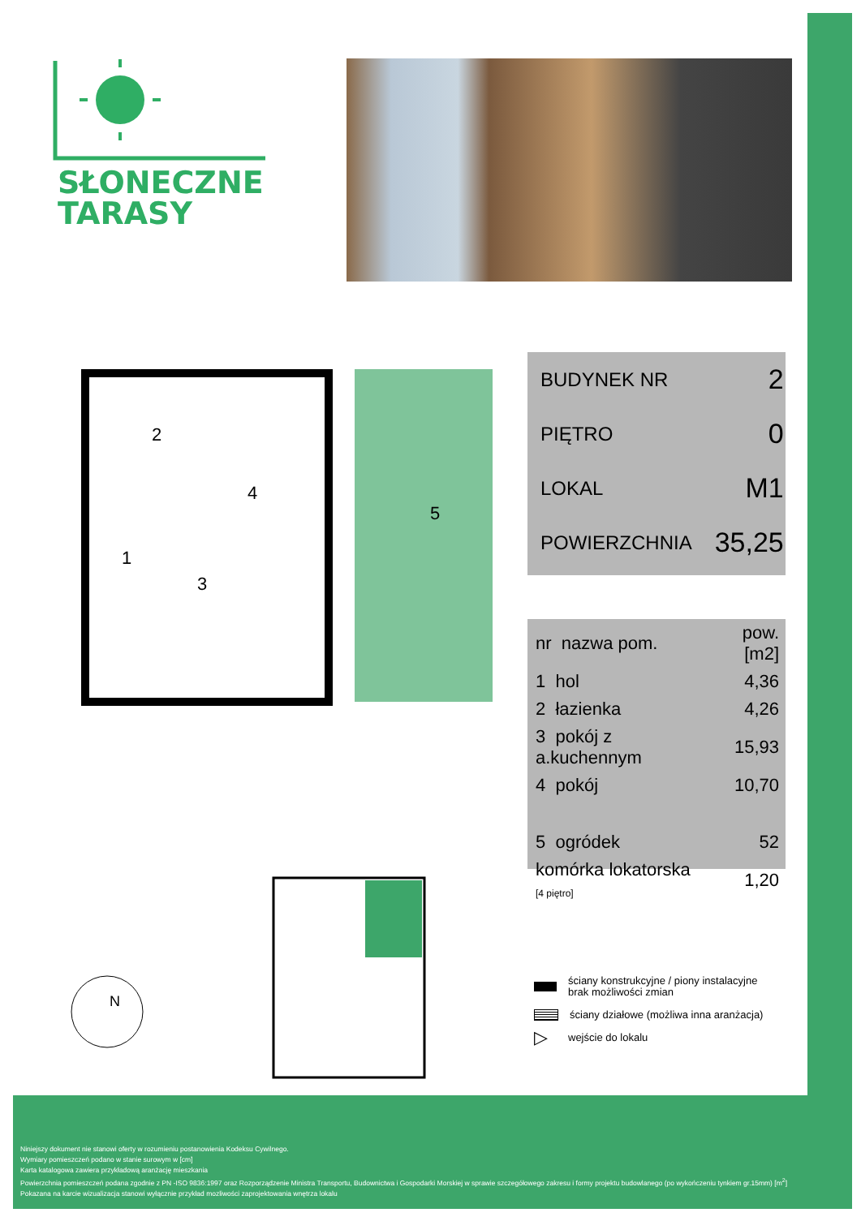SŁONECZNE
TARASY
4
2
3
1
5
| BUDYNEK NR | 2 |
| PIĘTRO | 0 |
| LOKAL | M1 |
| POWIERZCHNIA | 35,25 |
| nr nazwa pom. | pow.[m2] |
| 1 hol | 4,36 |
| 2 łazienka | 4,26 |
| 3 pokój z a.kuchennym | 15,93 |
| 4 pokój | 10,70 |
| 5 ogródek | 52 |
| komórka lokatorska [4 piętro] | 1,20 |
ściany konstrukcyjne / piony instalacyjne
brak możliwości zmian
ściany działowe (możliwa inna aranżacja)
▷ wejście do lokalu
N
Niniejszy dokument nie stanowi oferty w rozumieniu postanowienia Kodeksu Cywilnego.
Wymiary pomieszczeń podano w stanie surowym w [cm]
Karta katalogowa zawiera przykładową aranżację mieszkania
Powierzchnia pomieszczeń podana zgodnie z PN -ISO 9836:1997 oraz Rozporządzenie Ministra Transportu, Budownictwa i Gospodarki Morskiej w sprawie szczegółowego zakresu i formy projektu budowlanego (po wykończeniu tynkiem gr.15mm) [m<sup>2</sup>]
Pokazana na karcie wizualizacja stanowi wyłącznie przykład mozliwości zaprojektowania wnętrza lokalu